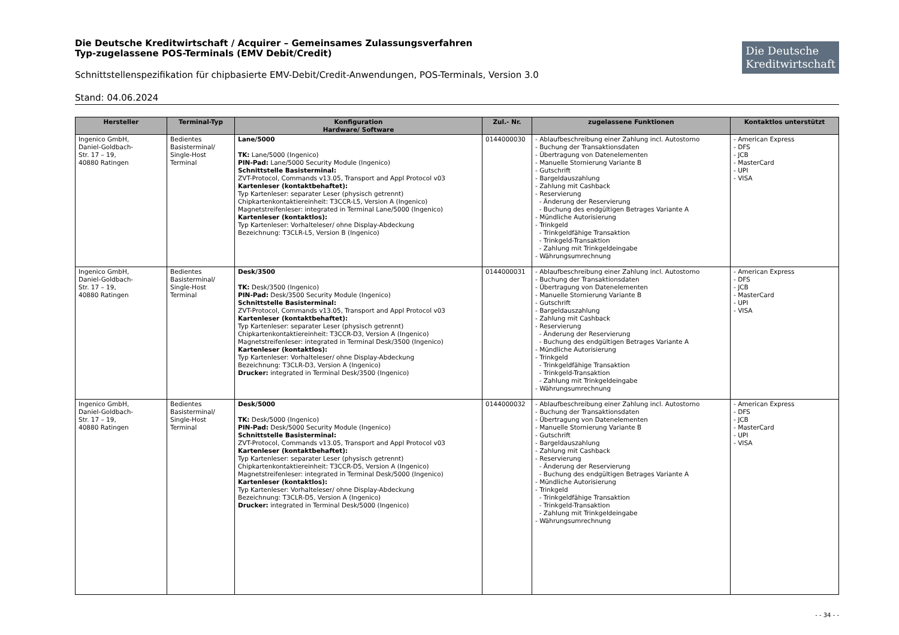Die Deutsche
Kreditwirtschaft
Die Deutsche Kreditwirtschaft / Acquirer – Gemeinsames Zulassungsverfahren
Typ-zugelassene POS-Terminals (EMV Debit/Credit)
Schnittstellenspezifikation für chipbasierte EMV-Debit/Credit-Anwendungen, POS-Terminals, Version 3.0
Stand: 04.06.2024
| Hersteller | Terminal-Typ | Konfiguration Hardware/ Software | Zul.- Nr. | zugelassene Funktionen | Kontaktlos unterstützt |
| --- | --- | --- | --- | --- | --- |
| Ingenico GmbH, Daniel-Goldbach- Str. 17 – 19, 40880 Ratingen | Bedientes Basisterminal/ Single-Host Terminal | Lane/5000 TK: Lane/5000 (Ingenico) PIN-Pad: Lane/5000 Security Module (Ingenico) Schnittstelle Basisterminal: ZVT-Protocol, Commands v13.05, Transport and Appl Protocol v03 Kartenleser (kontaktbehaftet): Typ Kartenleser: separater Leser (physisch getrennt) Chipkartenkontaktiereinheit: T3CCR-L5, Version A (Ingenico) Magnetstreifenleser: integrated in Terminal Lane/5000 (Ingenico) Kartenleser (kontaktlos): Typ Kartenleser: Vorhalteleser/ ohne Display-Abdeckung Bezeichnung: T3CLR-L5, Version B (Ingenico) | 0144000030 | - Ablaufbeschreibung einer Zahlung incl. Autostorno - Buchung der Transaktionsdaten - Übertragung von Datenelementen - Manuelle Stornierung Variante B - Gutschrift - Bargeldauszahlung - Zahlung mit Cashback - Reservierung - Änderung der Reservierung - Buchung des endgültigen Betrages Variante A - Mündliche Autorisierung - Trinkgeld - Trinkgeldfähige Transaktion - Trinkgeld-Transaktion - Zahlung mit Trinkgeldeingabe - Währungsumrechnung | - American Express - DFS - JCB - MasterCard - UPI - VISA |
| Ingenico GmbH, Daniel-Goldbach- Str. 17 – 19, 40880 Ratingen | Bedientes Basisterminal/ Single-Host Terminal | Desk/3500 TK: Desk/3500 (Ingenico) PIN-Pad: Desk/3500 Security Module (Ingenico) Schnittstelle Basisterminal: ZVT-Protocol, Commands v13.05, Transport and Appl Protocol v03 Kartenleser (kontaktbehaftet): Typ Kartenleser: separater Leser (physisch getrennt) Chipkartenkontaktiereinheit: T3CCR-D3, Version A (Ingenico) Magnetstreifenleser: integrated in Terminal Desk/3500 (Ingenico) Kartenleser (kontaktlos): Typ Kartenleser: Vorhalteleser/ ohne Display-Abdeckung Bezeichnung: T3CLR-D3, Version A (Ingenico) Drucker: integrated in Terminal Desk/3500 (Ingenico) | 0144000031 | - Ablaufbeschreibung einer Zahlung incl. Autostorno - Buchung der Transaktionsdaten - Übertragung von Datenelementen - Manuelle Stornierung Variante B - Gutschrift - Bargeldauszahlung - Zahlung mit Cashback - Reservierung - Änderung der Reservierung - Buchung des endgültigen Betrages Variante A - Mündliche Autorisierung - Trinkgeld - Trinkgeldfähige Transaktion - Trinkgeld-Transaktion - Zahlung mit Trinkgeldeingabe - Währungsumrechnung | - American Express - DFS - JCB - MasterCard - UPI - VISA |
| Ingenico GmbH, Daniel-Goldbach- Str. 17 – 19, 40880 Ratingen | Bedientes Basisterminal/ Single-Host Terminal | Desk/5000 TK: Desk/5000 (Ingenico) PIN-Pad: Desk/5000 Security Module (Ingenico) Schnittstelle Basisterminal: ZVT-Protocol, Commands v13.05, Transport and Appl Protocol v03 Kartenleser (kontaktbehaftet): Typ Kartenleser: separater Leser (physisch getrennt) Chipkartenkontaktiereinheit: T3CCR-D5, Version A (Ingenico) Magnetstreifenleser: integrated in Terminal Desk/5000 (Ingenico) Kartenleser (kontaktlos): Typ Kartenleser: Vorhalteleser/ ohne Display-Abdeckung Bezeichnung: T3CLR-D5, Version A (Ingenico) Drucker: integrated in Terminal Desk/5000 (Ingenico) | 0144000032 | - Ablaufbeschreibung einer Zahlung incl. Autostorno - Buchung der Transaktionsdaten - Übertragung von Datenelementen - Manuelle Stornierung Variante B - Gutschrift - Bargeldauszahlung - Zahlung mit Cashback - Reservierung - Änderung der Reservierung - Buchung des endgültigen Betrages Variante A - Mündliche Autorisierung - Trinkgeld - Trinkgeldfähige Transaktion - Trinkgeld-Transaktion - Zahlung mit Trinkgeldeingabe - Währungsumrechnung | - American Express - DFS - JCB - MasterCard - UPI - VISA |
- - 34 - -